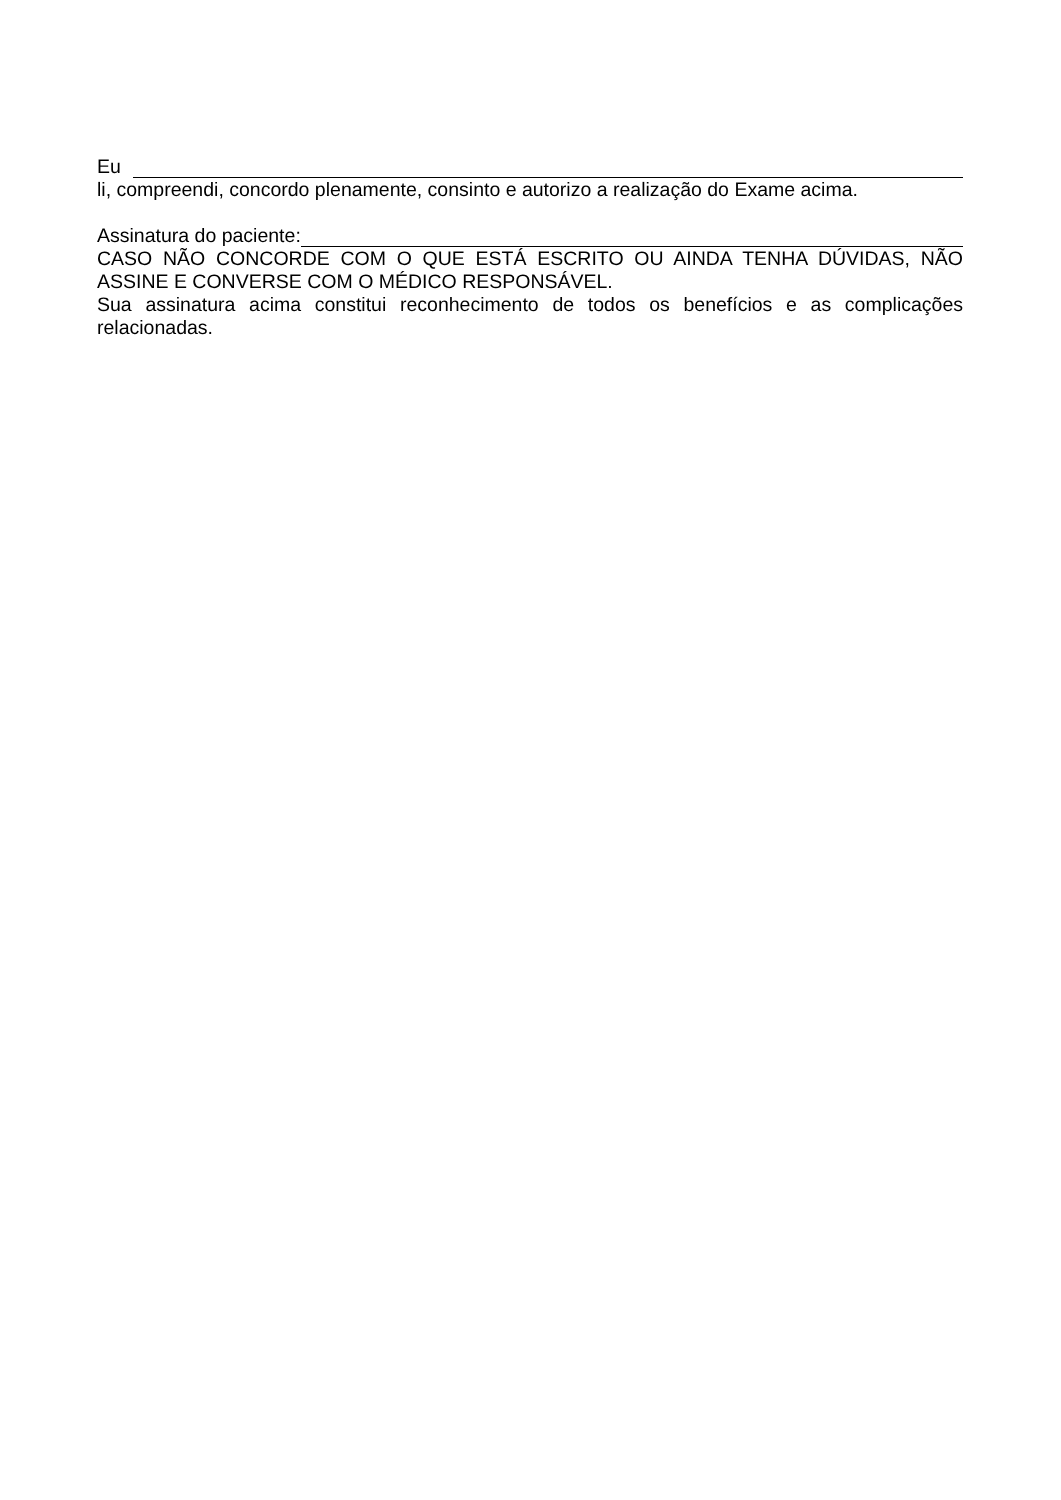Eu
li, compreendi, concordo plenamente, consinto e autorizo a realização do Exame acima.
Assinatura do paciente:
CASO NÃO CONCORDE COM O QUE ESTÁ ESCRITO OU AINDA TENHA DÚVIDAS, NÃO ASSINE E CONVERSE COM O MÉDICO RESPONSÁVEL.
Sua assinatura acima constitui reconhecimento de todos os benefícios e as complicações relacionadas.